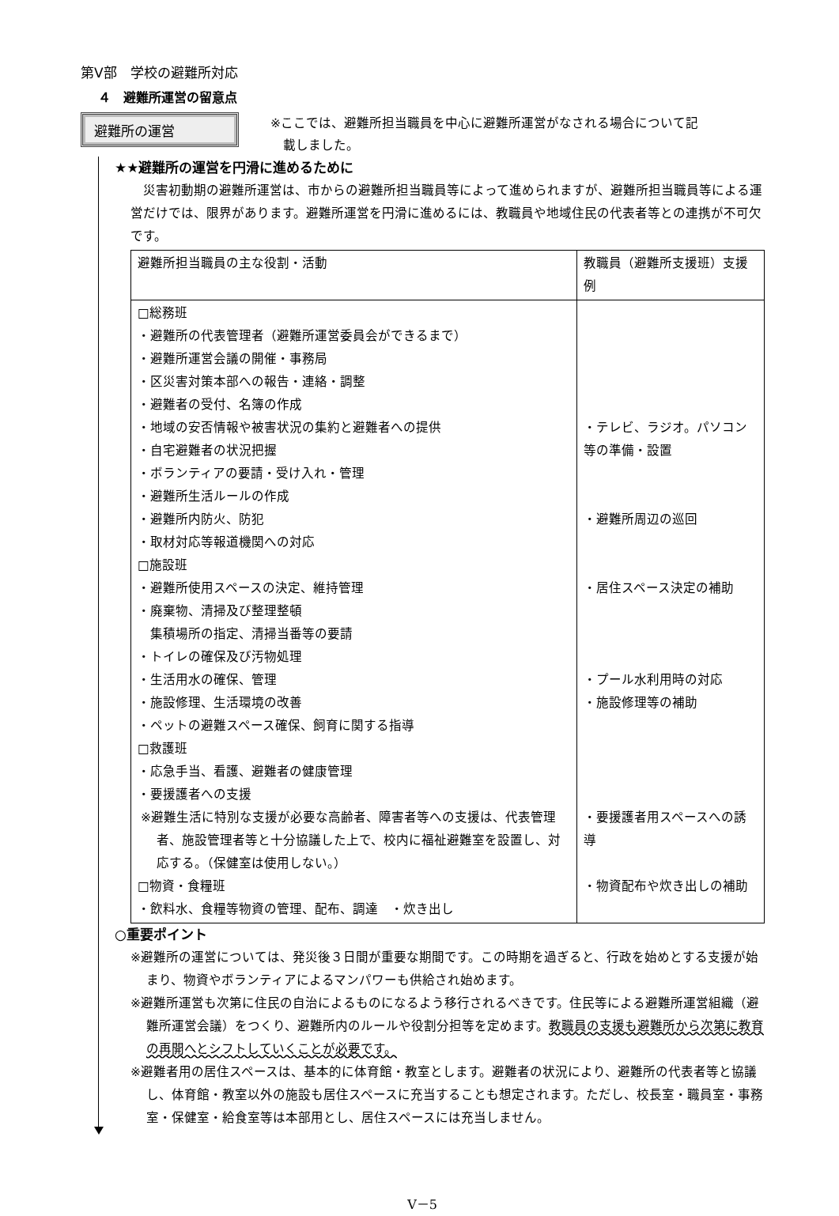第Ⅴ部　学校の避難所対応
４　避難所運営の留意点
避難所の運営
※ここでは、避難所担当職員を中心に避難所運営がなされる場合について記
　載しました。
★★避難所の運営を円滑に進めるために
　災害初動期の避難所運営は、市からの避難所担当職員等によって進められますが、避難所担当職員等による運営だけでは、限界があります。避難所運営を円滑に進めるには、教職員や地域住民の代表者等との連携が不可欠です。
| 避難所担当職員の主な役割・活動 | 教職員（避難所支援班）支援例 |
| --- | --- |
| □総務班 ・避難所の代表管理者（避難所運営委員会ができるまで） ・避難所運営会議の開催・事務局 ・区災害対策本部への報告・連絡・調整 ・避難者の受付、名簿の作成 ・地域の安否情報や被害状況の集約と避難者への提供 ・自宅避難者の状況把握 ・ボランティアの要請・受け入れ・管理 ・避難所生活ルールの作成 ・避難所内防火、防犯 ・取材対応等報道機関への対応 □施設班 ・避難所使用スペースの決定、維持管理 ・廃棄物、清掃及び整理整頓 集積場所の指定、清掃当番等の要請 ・トイレの確保及び汚物処理 ・生活用水の確保、管理 ・施設修理、生活環境の改善 ・ペットの避難スペース確保、飼育に関する指導 □救護班 ・応急手当、看護、避難者の健康管理 ・要援護者への支援 ※避難生活に特別な支援が必要な高齢者、障害者等への支援は、代表管理者、施設管理者等と十分協議した上で、校内に福祉避難室を設置し、対応する。（保健室は使用しない。） □物資・食糧班 ・飲料水、食糧等物資の管理、配布、調達 ・炊き出し | ・テレビ、ラジオ。パソコン等の準備・設置 ・避難所周辺の巡回 ・居住スペース決定の補助 ・プール水利用時の対応 ・施設修理等の補助 ・要援護者用スペースへの誘導 ・物資配布や炊き出しの補助 |
○重要ポイント
※避難所の運営については、発災後３日間が重要な期間です。この時期を過ぎると、行政を始めとする支援が始まり、物資やボランティアによるマンパワーも供給され始めます。
※避難所運営も次第に住民の自治によるものになるよう移行されるべきです。住民等による避難所運営組織（避難所運営会議）をつくり、避難所内のルールや役割分担等を定めます。教職員の支援も避難所から次第に教育の再開へとシフトしていくことが必要です。
※避難者用の居住スペースは、基本的に体育館・教室とします。避難者の状況により、避難所の代表者等と協議し、体育館・教室以外の施設も居住スペースに充当することも想定されます。ただし、校長室・職員室・事務室・保健室・給食室等は本部用とし、居住スペースには充当しません。
Ⅴ－5